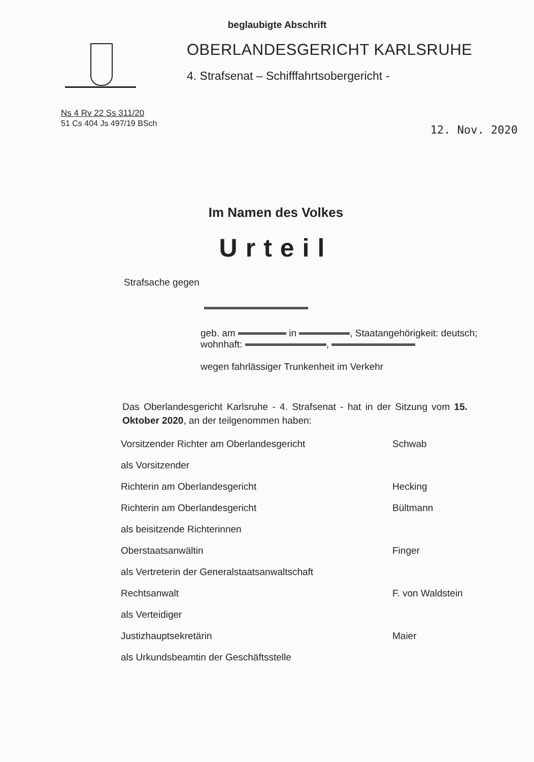beglaubigte Abschrift
OBERLANDESGERICHT KARLSRUHE
4. Strafsenat – Schifffahrtsobergericht -
Ns 4 Rv 22 Ss 311/20
51 Cs 404 Js 497/19 BSch
12. Nov. 2020
Im Namen des Volkes
Urteil
Strafsache gegen
geb. am in , Staatangehörigkeit: deutsch; wohnhaft: ,
wegen fahrlässiger Trunkenheit im Verkehr
Das Oberlandesgericht Karlsruhe - 4. Strafsenat - hat in der Sitzung vom 15. Oktober 2020, an der teilgenommen haben:
Vorsitzender Richter am Oberlandesgericht Schwab
als Vorsitzender
Richterin am Oberlandesgericht Hecking
Richterin am Oberlandesgericht Bültmann
als beisitzende Richterinnen
Oberstaatsanwältin Finger
als Vertreterin der Generalstaatsanwaltschaft
Rechtsanwalt F. von Waldstein
als Verteidiger
Justizhauptsekretärin Maier
als Urkundsbeamtin der Geschäftsstelle